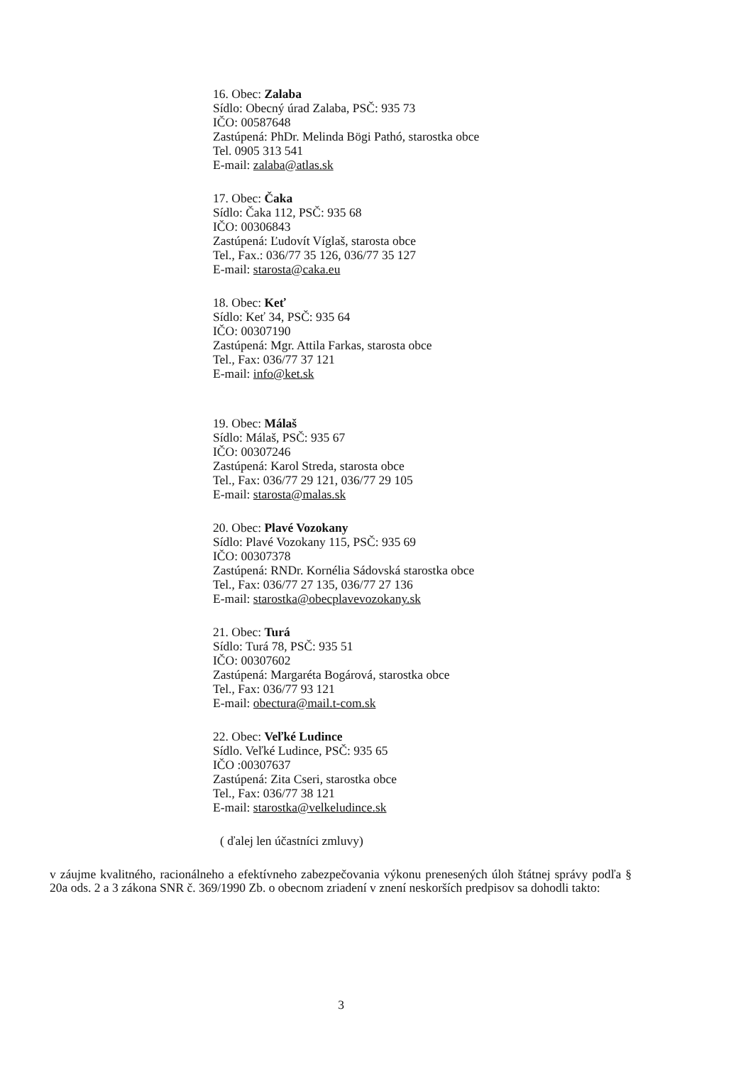16. Obec: Zalaba
Sídlo: Obecný úrad Zalaba, PSČ: 935 73
IČO: 00587648
Zastúpená: PhDr. Melinda Bögi Pathó, starostka obce
Tel. 0905 313 541
E-mail: zalaba@atlas.sk
17. Obec: Čaka
Sídlo: Čaka 112, PSČ: 935 68
IČO: 00306843
Zastúpená: Ľudovít Víglaš, starosta obce
Tel., Fax.: 036/77 35 126, 036/77 35 127
E-mail: starosta@caka.eu
18. Obec: Keť
Sídlo: Keť 34, PSČ: 935 64
IČO: 00307190
Zastúpená: Mgr. Attila Farkas, starosta obce
Tel., Fax: 036/77 37 121
E-mail: info@ket.sk
19. Obec: Málaš
Sídlo: Málaš, PSČ: 935 67
IČO: 00307246
Zastúpená: Karol Streda, starosta obce
Tel., Fax: 036/77 29 121, 036/77 29 105
E-mail: starosta@malas.sk
20. Obec: Plavé Vozokany
Sídlo: Plavé Vozokany 115, PSČ: 935 69
IČO: 00307378
Zastúpená: RNDr. Kornélia Sádovská starostka obce
Tel., Fax: 036/77 27 135, 036/77 27 136
E-mail: starostka@obecplavevozokany.sk
21. Obec: Turá
Sídlo: Turá 78, PSČ: 935 51
IČO: 00307602
Zastúpená: Margaréta Bogárová, starostka obce
Tel., Fax: 036/77 93 121
E-mail: obectura@mail.t-com.sk
22. Obec: Veľké Ludince
Sídlo. Veľké Ludince, PSČ: 935 65
IČO :00307637
Zastúpená: Zita Cseri, starostka obce
Tel., Fax: 036/77 38 121
E-mail: starostka@velkeludince.sk
( ďalej len účastníci zmluvy)
v záujme kvalitného, racionálneho a efektívneho zabezpečovania výkonu prenesených úloh štátnej správy podľa § 20a ods. 2 a 3 zákona SNR č. 369/1990 Zb. o obecnom zriadení v znení neskorších predpisov sa dohodli takto:
3